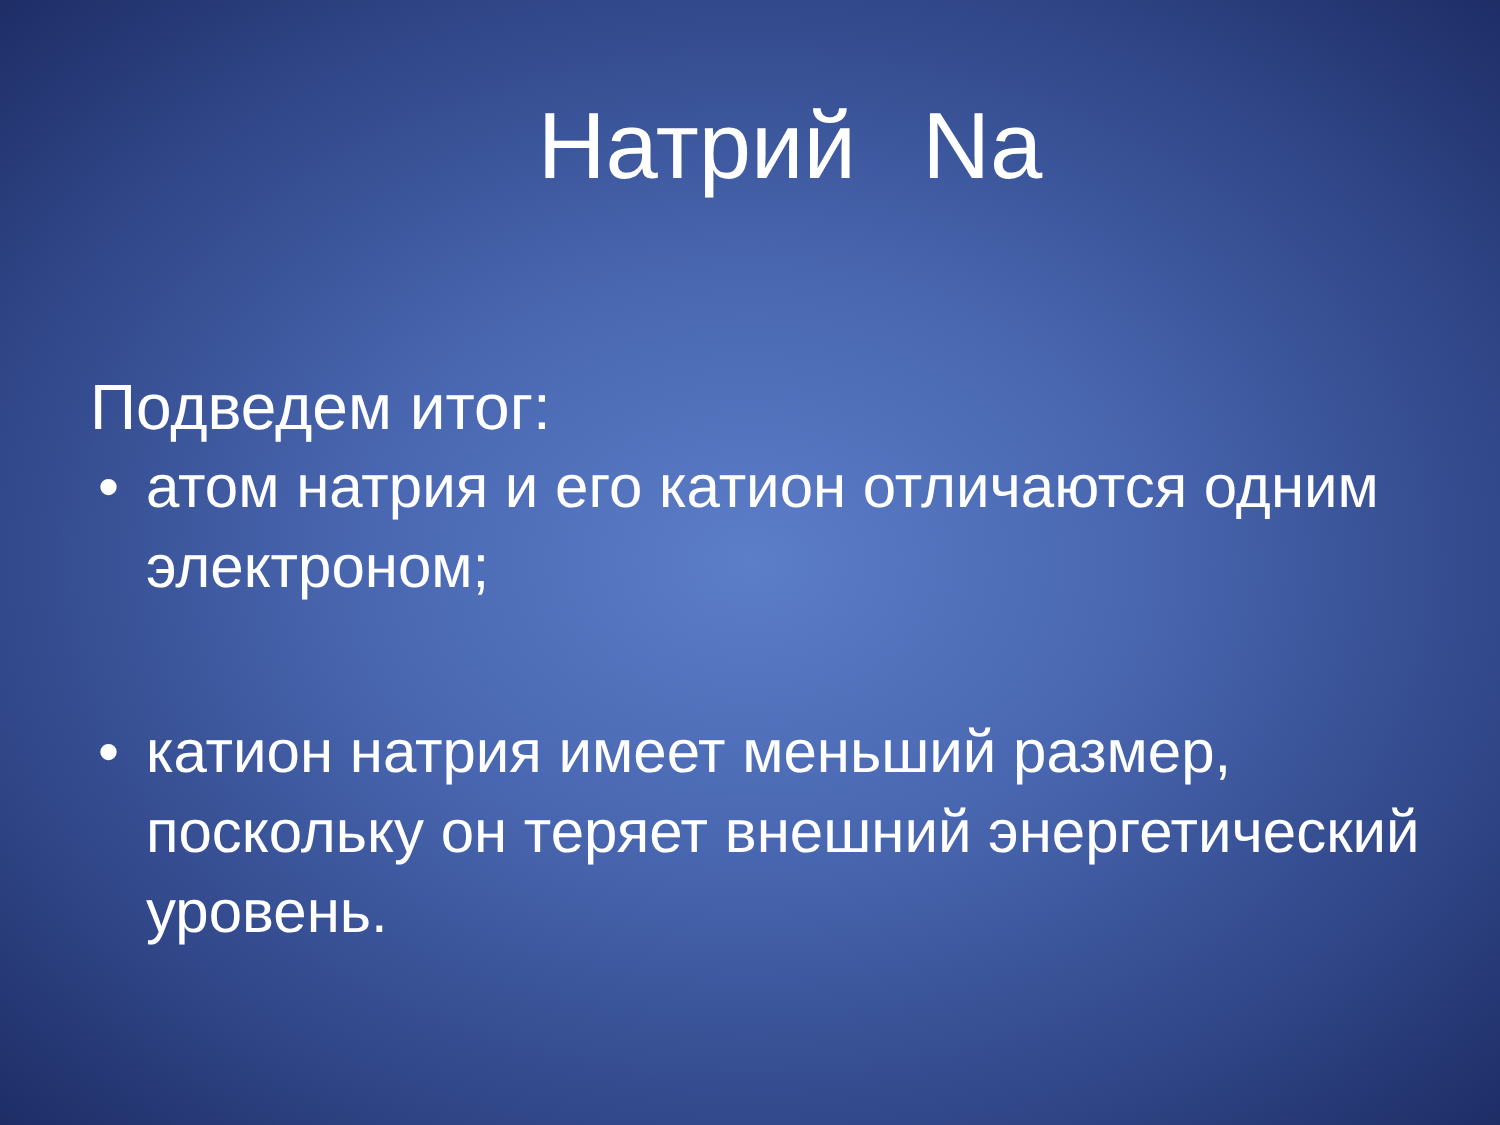Натрий Na
Подведем итог:
• атом натрия и его катион отличаются одним электроном;
• катион натрия имеет меньший размер, поскольку он теряет внешний энергетический уровень.